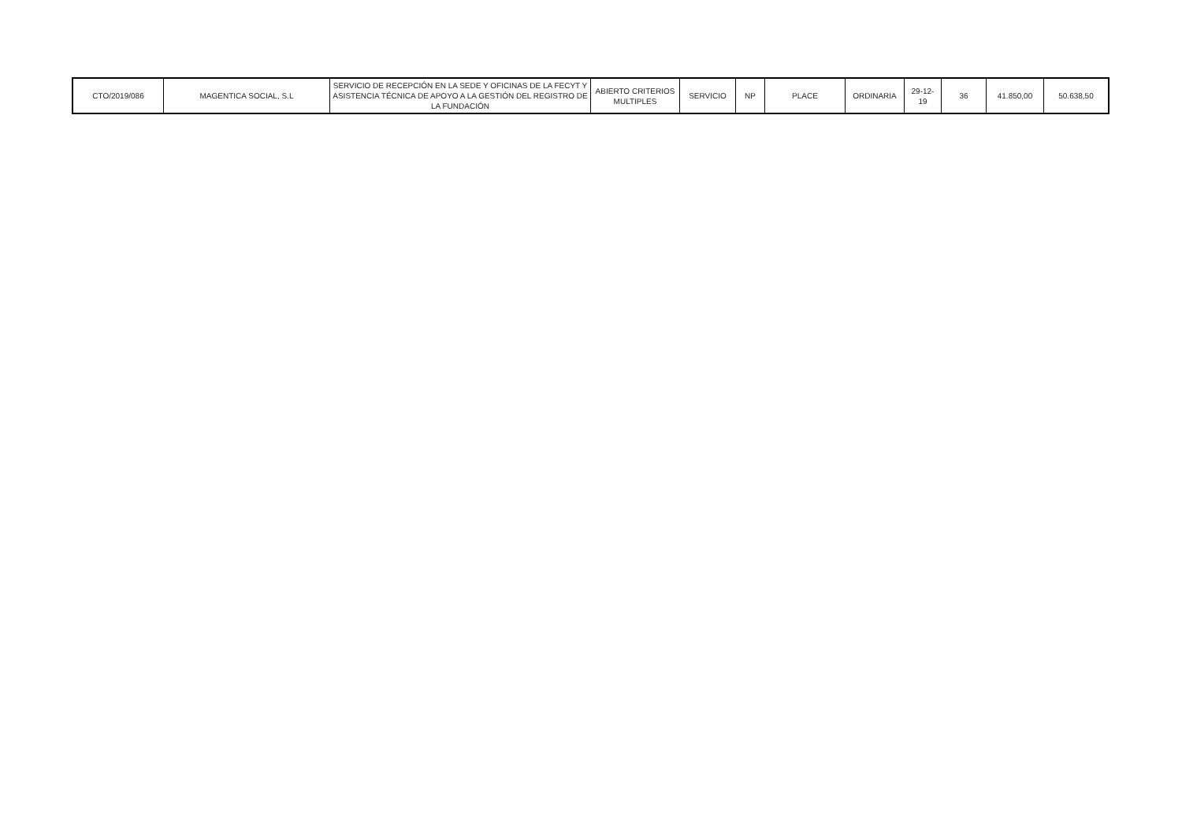| CTO/2019/086 | MAGENTICA SOCIAL, S.L | SERVICIO DE RECEPCIÓN EN LA SEDE Y OFICINAS DE LA FECYT Y ASISTENCIA TÉCNICA DE APOYO A LA GESTIÓN DEL REGISTRO DE LA FUNDACIÓN | ABIERTO CRITERIOS MULTIPLES | SERVICIO | NP | PLACE | ORDINARIA | 29-12-19 | 36 | 41.850,00 | 50.638,50 |